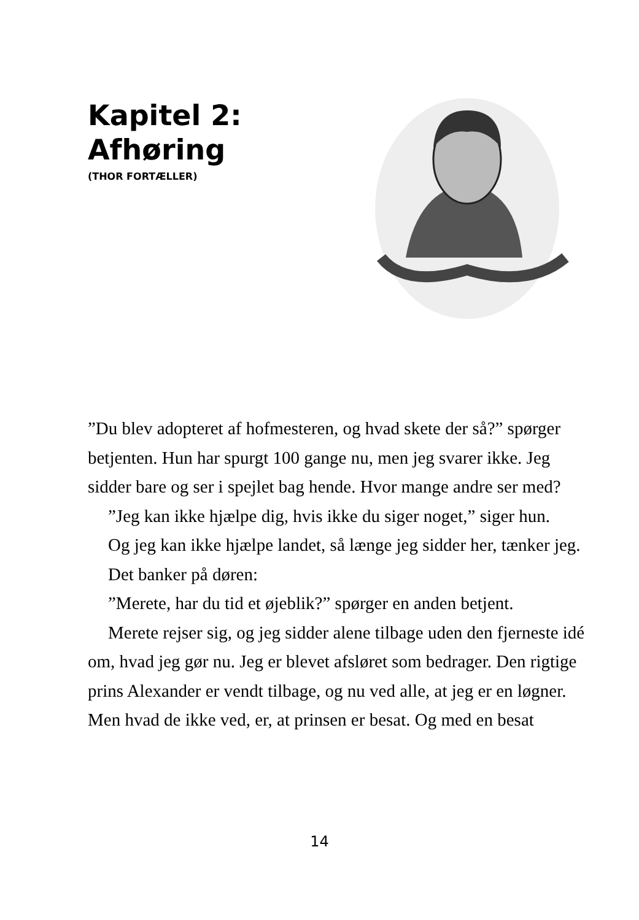Kapitel 2:
Afhøring
(THOR FORTÆLLER)
”Du blev adopteret af hofmesteren, og hvad skete der så?” spørger betjenten. Hun har spurgt 100 gange nu, men jeg svarer ikke. Jeg sidder bare og ser i spejlet bag hende. Hvor mange andre ser med?
”Jeg kan ikke hjælpe dig, hvis ikke du siger noget,” siger hun.
Og jeg kan ikke hjælpe landet, så længe jeg sidder her, tænker jeg.
Det banker på døren:
”Merete, har du tid et øjeblik?” spørger en anden betjent.
Merete rejser sig, og jeg sidder alene tilbage uden den fjerneste idé om, hvad jeg gør nu. Jeg er blevet afsløret som bedrager. Den rigtige prins Alexander er vendt tilbage, og nu ved alle, at jeg er en løgner. Men hvad de ikke ved, er, at prinsen er besat. Og med en besat
14